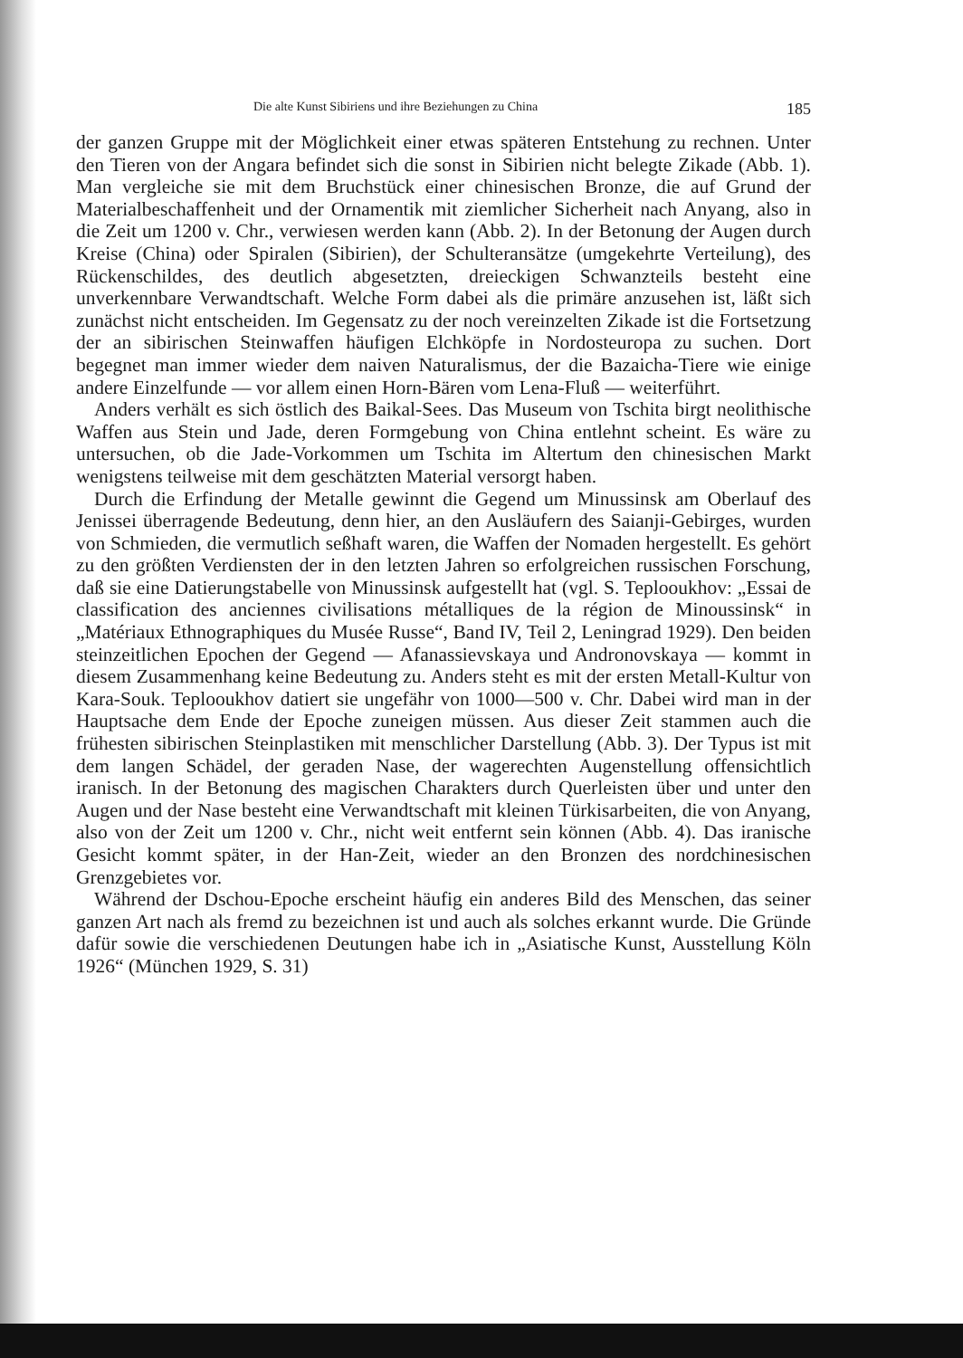Die alte Kunst Sibiriens und ihre Beziehungen zu China 185
der ganzen Gruppe mit der Möglichkeit einer etwas späteren Entstehung zu rechnen. Unter den Tieren von der Angara befindet sich die sonst in Sibirien nicht belegte Zikade (Abb. 1). Man vergleiche sie mit dem Bruchstück einer chinesischen Bronze, die auf Grund der Materialbeschaffenheit und der Ornamentik mit ziemlicher Sicherheit nach Anyang, also in die Zeit um 1200 v. Chr., verwiesen werden kann (Abb. 2). In der Betonung der Augen durch Kreise (China) oder Spiralen (Sibirien), der Schulteransätze (umgekehrte Verteilung), des Rückenschildes, des deutlich abgesetzten, dreieckigen Schwanzteils besteht eine unverkennbare Verwandtschaft. Welche Form dabei als die primäre anzusehen ist, läßt sich zunächst nicht entscheiden. Im Gegensatz zu der noch vereinzelten Zikade ist die Fortsetzung der an sibirischen Steinwaffen häufigen Elchköpfe in Nordosteuropa zu suchen. Dort begegnet man immer wieder dem naiven Naturalismus, der die Bazaicha-Tiere wie einige andere Einzelfunde — vor allem einen Horn-Bären vom Lena-Fluß — weiterführt.
Anders verhält es sich östlich des Baikal-Sees. Das Museum von Tschita birgt neolithische Waffen aus Stein und Jade, deren Formgebung von China entlehnt scheint. Es wäre zu untersuchen, ob die Jade-Vorkommen um Tschita im Altertum den chinesischen Markt wenigstens teilweise mit dem geschätzten Material versorgt haben.
Durch die Erfindung der Metalle gewinnt die Gegend um Minussinsk am Oberlauf des Jenissei überragende Bedeutung, denn hier, an den Ausläufern des Saianji-Gebirges, wurden von Schmieden, die vermutlich seßhaft waren, die Waffen der Nomaden hergestellt. Es gehört zu den größten Verdiensten der in den letzten Jahren so erfolgreichen russischen Forschung, daß sie eine Datierungstabelle von Minussinsk aufgestellt hat (vgl. S. Teplooukhov: „Essai de classification des anciennes civilisations métalliques de la région de Minoussinsk“ in „Matériaux Ethnographiques du Musée Russe“, Band IV, Teil 2, Leningrad 1929). Den beiden steinzeitlichen Epochen der Gegend — Afanassievskaya und Andronovskaya — kommt in diesem Zusammenhang keine Bedeutung zu. Anders steht es mit der ersten Metall-Kultur von Kara-Souk. Teplooukhov datiert sie ungefähr von 1000—500 v. Chr. Dabei wird man in der Hauptsache dem Ende der Epoche zuneigen müssen. Aus dieser Zeit stammen auch die frühesten sibirischen Steinplastiken mit menschlicher Darstellung (Abb. 3). Der Typus ist mit dem langen Schädel, der geraden Nase, der wagerechten Augenstellung offensichtlich iranisch. In der Betonung des magischen Charakters durch Querleisten über und unter den Augen und der Nase besteht eine Verwandtschaft mit kleinen Türkisarbeiten, die von Anyang, also von der Zeit um 1200 v. Chr., nicht weit entfernt sein können (Abb. 4). Das iranische Gesicht kommt später, in der Han-Zeit, wieder an den Bronzen des nordchinesischen Grenzgebietes vor.
Während der Dschou-Epoche erscheint häufig ein anderes Bild des Menschen, das seiner ganzen Art nach als fremd zu bezeichnen ist und auch als solches erkannt wurde. Die Gründe dafür sowie die verschiedenen Deutungen habe ich in „Asiatische Kunst, Ausstellung Köln 1926“ (München 1929, S. 31)